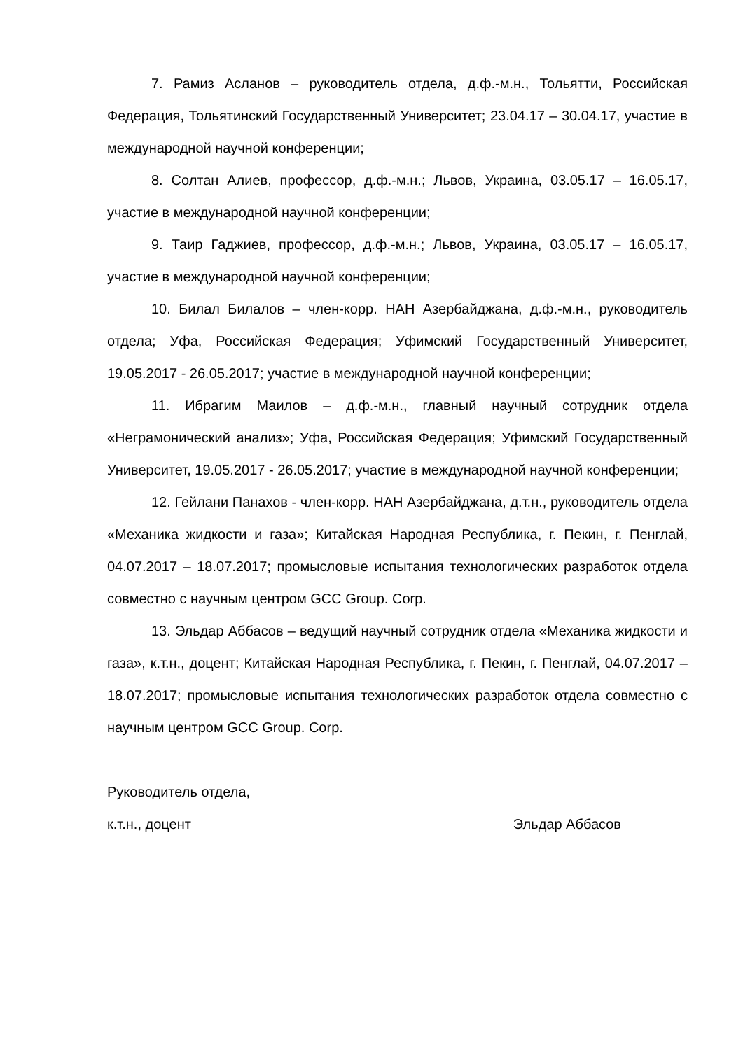7. Рамиз Асланов – руководитель отдела, д.ф.-м.н., Тольятти, Российская Федерация, Тольятинский Государственный Университет; 23.04.17 – 30.04.17, участие в международной научной конференции;
8. Солтан Алиев, профессор, д.ф.-м.н.; Львов, Украина, 03.05.17 – 16.05.17, участие в международной научной конференции;
9. Таир Гаджиев, профессор, д.ф.-м.н.; Львов, Украина, 03.05.17 – 16.05.17, участие в международной научной конференции;
10. Билал Билалов – член-корр. НАН Азербайджана, д.ф.-м.н., руководитель отдела; Уфа, Российская Федерация; Уфимский Государственный Университет, 19.05.2017 - 26.05.2017; участие в международной научной конференции;
11. Ибрагим Маилов – д.ф.-м.н., главный научный сотрудник отдела «Неграмонический анализ»; Уфа, Российская Федерация; Уфимский Государственный Университет, 19.05.2017 - 26.05.2017; участие в международной научной конференции;
12. Гейлани Панахов - член-корр. НАН Азербайджана, д.т.н., руководитель отдела «Механика жидкости и газа»; Китайская Народная Республика, г. Пекин, г. Пенглай, 04.07.2017 – 18.07.2017; промысловые испытания технологических разработок отдела совместно с научным центром GCC Group. Corp.
13. Эльдар Аббасов – ведущий научный сотрудник отдела «Механика жидкости и газа», к.т.н., доцент; Китайская Народная Республика, г. Пекин, г. Пенглай, 04.07.2017 – 18.07.2017; промысловые испытания технологических разработок отдела совместно с научным центром GCC Group. Corp.
Руководитель отдела,
к.т.н., доцент Эльдар Аббасов